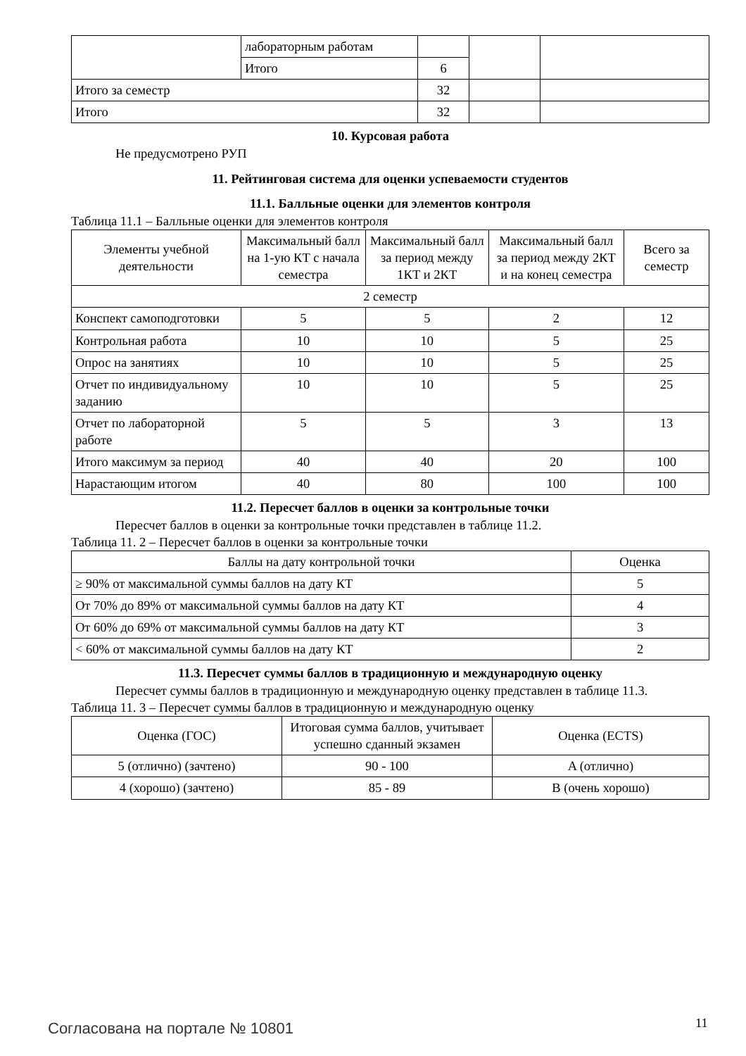| | лабораторным работам | | | |
| | Итого | 6 | | |
| Итого за семестр | | 32 | | |
| Итого | | 32 | | |
10. Курсовая работа
Не предусмотрено РУП
11. Рейтинговая система для оценки успеваемости студентов
11.1. Балльные оценки для элементов контроля
Таблица 11.1 – Балльные оценки для элементов контроля
| Элементы учебной деятельности | Максимальный балл на 1-ую КТ с начала семестра | Максимальный балл за период между 1КТ и 2КТ | Максимальный балл за период между 2КТ и на конец семестра | Всего за семестр |
| --- | --- | --- | --- | --- |
| 2 семестр | | | | |
| Конспект самоподготовки | 5 | 5 | 2 | 12 |
| Контрольная работа | 10 | 10 | 5 | 25 |
| Опрос на занятиях | 10 | 10 | 5 | 25 |
| Отчет по индивидуальному заданию | 10 | 10 | 5 | 25 |
| Отчет по лабораторной работе | 5 | 5 | 3 | 13 |
| Итого максимум за период | 40 | 40 | 20 | 100 |
| Нарастающим итогом | 40 | 80 | 100 | 100 |
11.2. Пересчет баллов в оценки за контрольные точки
Пересчет баллов в оценки за контрольные точки представлен в таблице 11.2.
Таблица 11. 2 – Пересчет баллов в оценки за контрольные точки
| Баллы на дату контрольной точки | Оценка |
| --- | --- |
| ≥ 90% от максимальной суммы баллов на дату КТ | 5 |
| От 70% до 89% от максимальной суммы баллов на дату КТ | 4 |
| От 60% до 69% от максимальной суммы баллов на дату КТ | 3 |
| < 60% от максимальной суммы баллов на дату КТ | 2 |
11.3. Пересчет суммы баллов в традиционную и международную оценку
Пересчет суммы баллов в традиционную и международную оценку представлен в таблице 11.3.
Таблица 11. 3 – Пересчет суммы баллов в традиционную и международную оценку
| Оценка (ГОС) | Итоговая сумма баллов, учитывает успешно сданный экзамен | Оценка (ECTS) |
| --- | --- | --- |
| 5 (отлично) (зачтено) | 90 - 100 | A (отлично) |
| 4 (хорошо) (зачтено) | 85 - 89 | B (очень хорошо) |
Согласована на портале № 10801 11